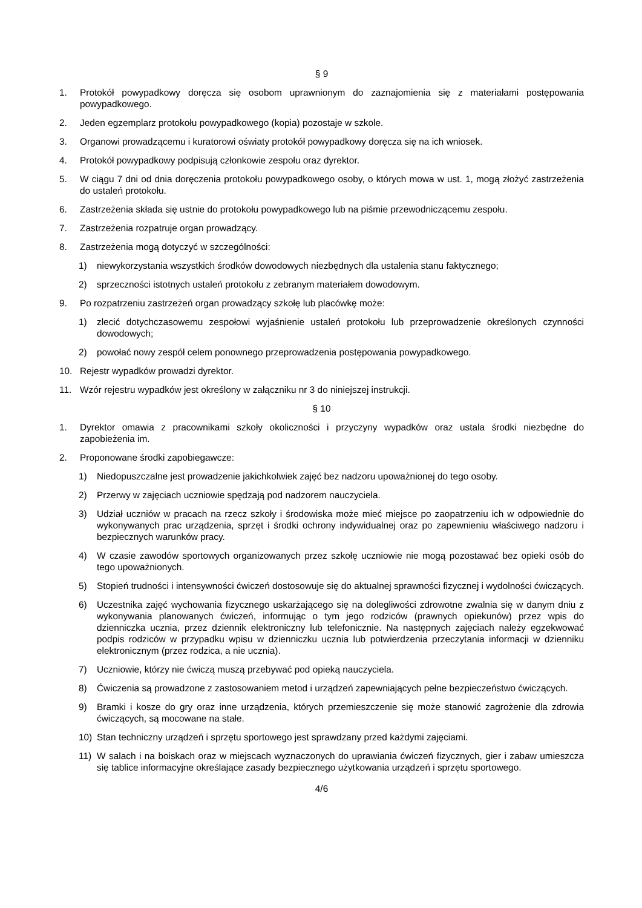§ 9
1. Protokół powypadkowy doręcza się osobom uprawnionym do zaznajomienia się z materiałami postępowania powypadkowego.
2. Jeden egzemplarz protokołu powypadkowego (kopia) pozostaje w szkole.
3. Organowi prowadzącemu i kuratorowi oświaty protokół powypadkowy doręcza się na ich wniosek.
4. Protokół powypadkowy podpisują członkowie zespołu oraz dyrektor.
5. W ciągu 7 dni od dnia doręczenia protokołu powypadkowego osoby, o których mowa w ust. 1, mogą złożyć zastrzeżenia do ustaleń protokołu.
6. Zastrzeżenia składa się ustnie do protokołu powypadkowego lub na piśmie przewodniczącemu zespołu.
7. Zastrzeżenia rozpatruje organ prowadzący.
8. Zastrzeżenia mogą dotyczyć w szczególności:
1) niewykorzystania wszystkich środków dowodowych niezbędnych dla ustalenia stanu faktycznego;
2) sprzeczności istotnych ustaleń protokołu z zebranym materiałem dowodowym.
9. Po rozpatrzeniu zastrzeżeń organ prowadzący szkołę lub placówkę może:
1) zlecić dotychczasowemu zespołowi wyjaśnienie ustaleń protokołu lub przeprowadzenie określonych czynności dowodowych;
2) powołać nowy zespół celem ponownego przeprowadzenia postępowania powypadkowego.
10. Rejestr wypadków prowadzi dyrektor.
11. Wzór rejestru wypadków jest określony w załączniku nr 3 do niniejszej instrukcji.
§ 10
1. Dyrektor omawia z pracownikami szkoły okoliczności i przyczyny wypadków oraz ustala środki niezbędne do zapobieżenia im.
2. Proponowane środki zapobiegawcze:
1) Niedopuszczalne jest prowadzenie jakichkolwiek zajęć bez nadzoru upoważnionej do tego osoby.
2) Przerwy w zajęciach uczniowie spędzają pod nadzorem nauczyciela.
3) Udział uczniów w pracach na rzecz szkoły i środowiska może mieć miejsce po zaopatrzeniu ich w odpowiednie do wykonywanych prac urządzenia, sprzęt i środki ochrony indywidualnej oraz po zapewnieniu właściwego nadzoru i bezpiecznych warunków pracy.
4) W czasie zawodów sportowych organizowanych przez szkołę uczniowie nie mogą pozostawać bez opieki osób do tego upoważnionych.
5) Stopień trudności i intensywności ćwiczeń dostosowuje się do aktualnej sprawności fizycznej i wydolności ćwiczących.
6) Uczestnika zajęć wychowania fizycznego uskarżającego się na dolegliwości zdrowotne zwalnia się w danym dniu z wykonywania planowanych ćwiczeń, informując o tym jego rodziców (prawnych opiekunów) przez wpis do dzienniczka ucznia, przez dziennik elektroniczny lub telefonicznie. Na następnych zajęciach należy egzekwować podpis rodziców w przypadku wpisu w dzienniczku ucznia lub potwierdzenia przeczytania informacji w dzienniku elektronicznym (przez rodzica, a nie ucznia).
7) Uczniowie, którzy nie ćwiczą muszą przebywać pod opieką nauczyciela.
8) Ćwiczenia są prowadzone z zastosowaniem metod i urządzeń zapewniających pełne bezpieczeństwo ćwiczących.
9) Bramki i kosze do gry oraz inne urządzenia, których przemieszczenie się może stanowić zagrożenie dla zdrowia ćwiczących, są mocowane na stałe.
10) Stan techniczny urządzeń i sprzętu sportowego jest sprawdzany przed każdymi zajęciami.
11) W salach i na boiskach oraz w miejscach wyznaczonych do uprawiania ćwiczeń fizycznych, gier i zabaw umieszcza się tablice informacyjne określające zasady bezpiecznego użytkowania urządzeń i sprzętu sportowego.
4/6